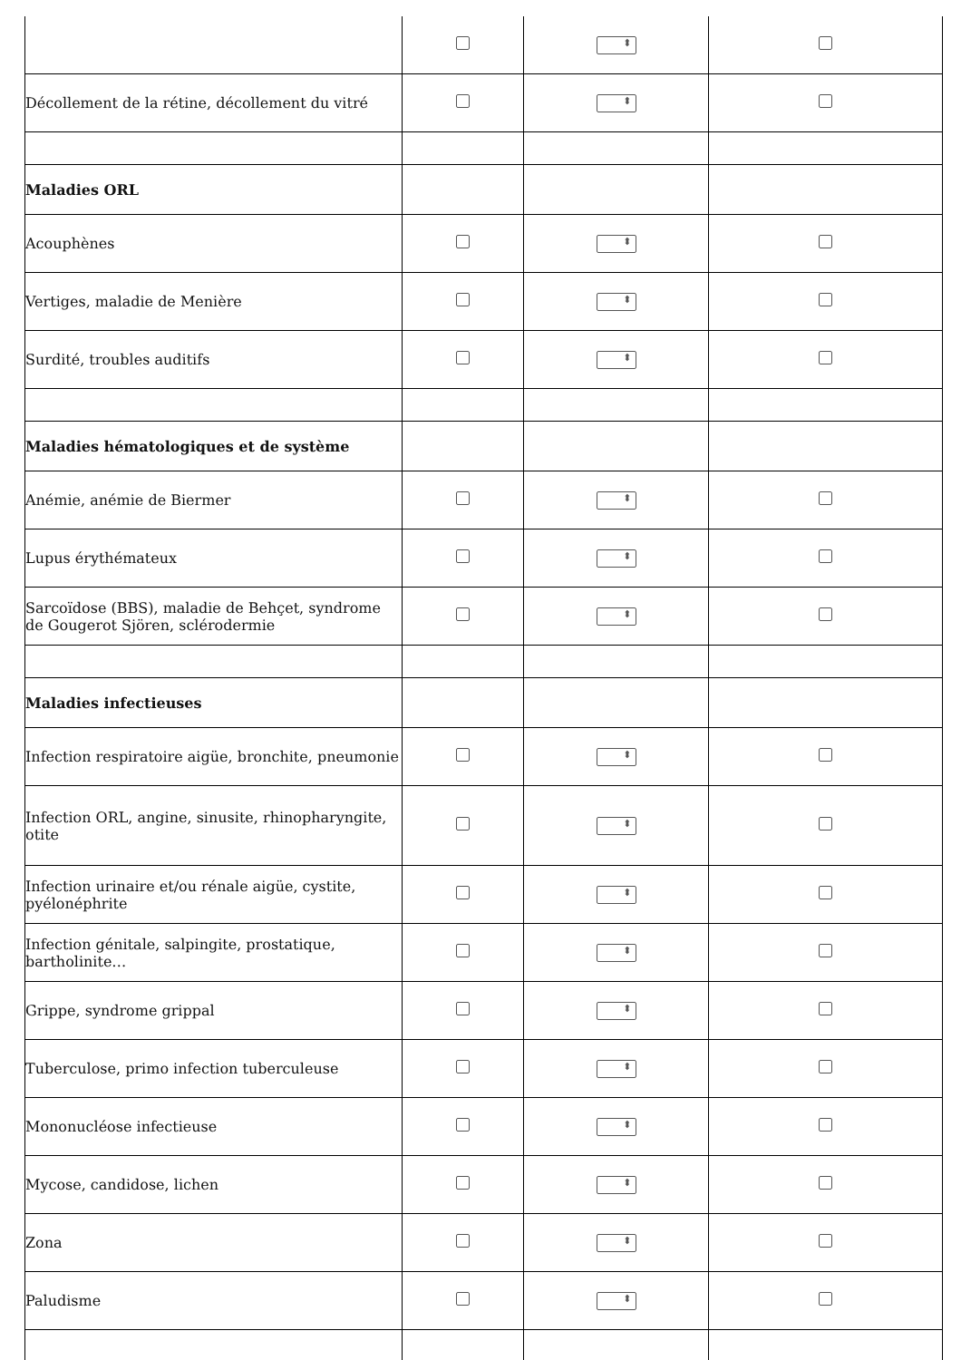| Décollement de la rétine, décollement du vitré | | | |
| Maladies ORL | | | |
| Acouphènes | | | |
| Vertiges, maladie de Menière | | | |
| Surdité, troubles auditifs | | | |
| Maladies hématologiques et de système | | | |
| Anémie, anémie de Biermer | | | |
| Lupus érythémateux | | | |
| Sarcoïdose (BBS), maladie de Behçet, syndrome de Gougerot Sjören, sclérodermie | | | |
| Maladies infectieuses | | | |
| Infection respiratoire aigüe, bronchite, pneumonie | | | |
| Infection ORL, angine, sinusite, rhinopharyngite, otite | | | |
| Infection urinaire et/ou rénale aigüe, cystite, pyélonéphrite | | | |
| Infection génitale, salpingite, prostatique, bartholinite… | | | |
| Grippe, syndrome grippal | | | |
| Tuberculose, primo infection tuberculeuse | | | |
| Mononucléose infectieuse | | | |
| Mycose, candidose, lichen | | | |
| Zona | | | |
| Paludisme | | | |